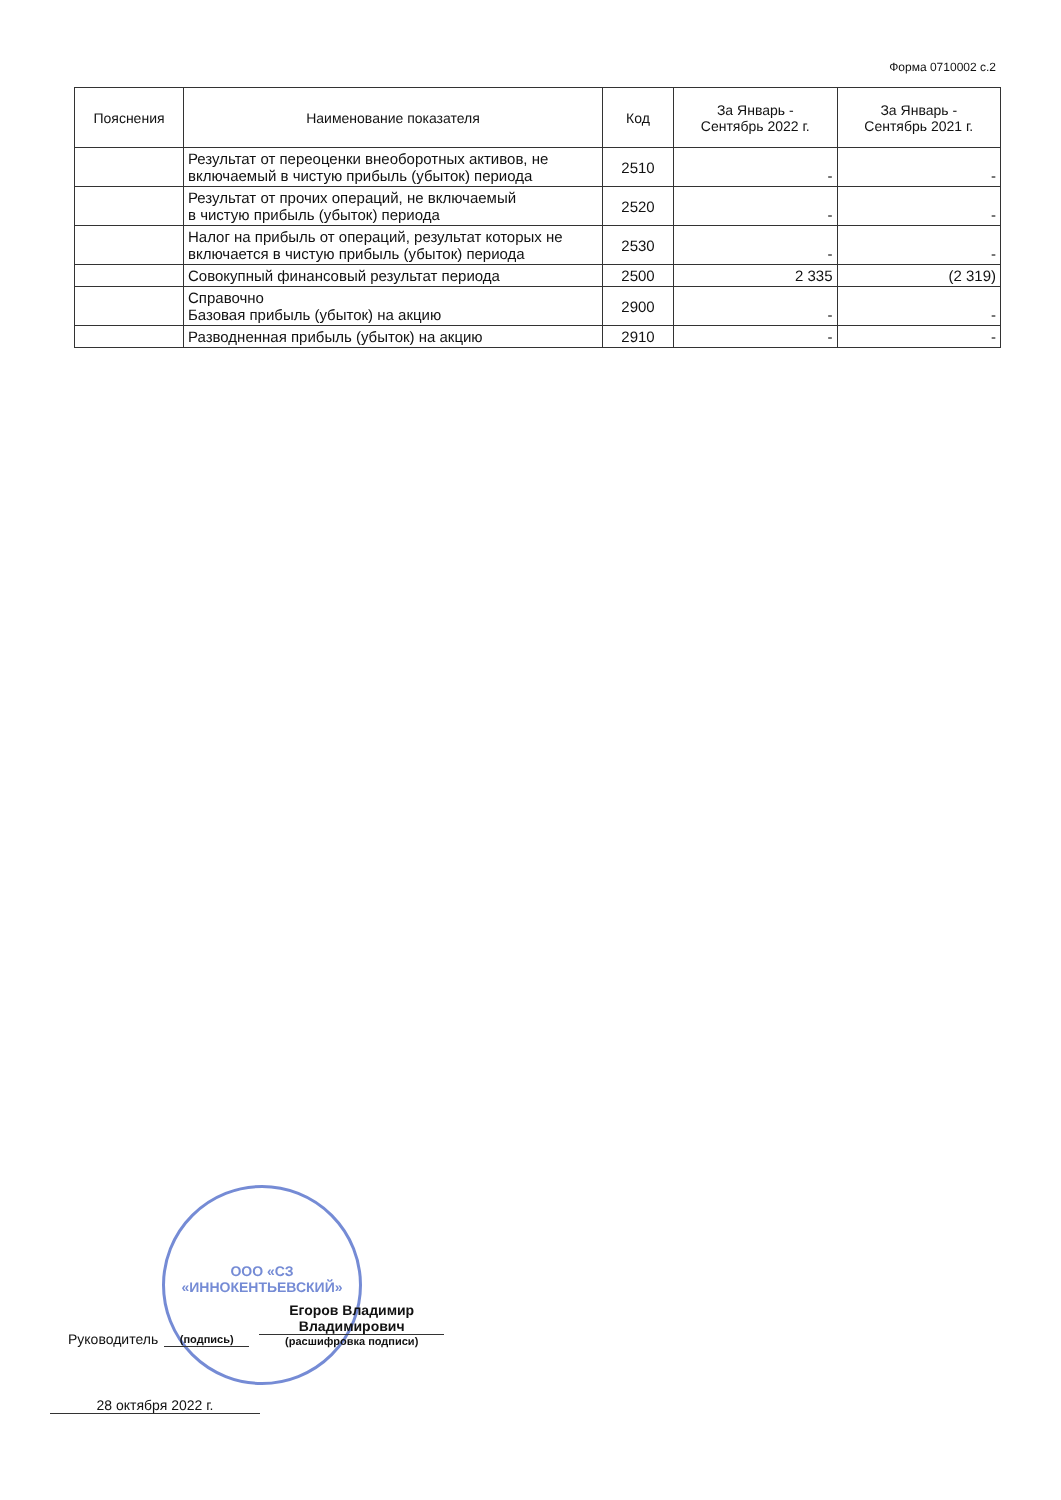Форма 0710002 с.2
| Пояснения | Наименование показателя | Код | За Январь - Сентябрь 2022 г. | За Январь - Сентябрь 2021 г. |
| --- | --- | --- | --- | --- |
| | Результат от переоценки внеоборотных активов, не включаемый в чистую прибыль (убыток) периода | 2510 | - | - |
| | Результат от прочих операций, не включаемый в чистую прибыль (убыток) периода | 2520 | - | - |
| | Налог на прибыль от операций, результат которых не включается в чистую прибыль (убыток) периода | 2530 | - | - |
| | Совокупный финансовый результат периода | 2500 | 2 335 | (2 319) |
| | Справочно Базовая прибыль (убыток) на акцию | 2900 | - | - |
| | Разводненная прибыль (убыток) на акцию | 2910 | - | - |
ООО «СЗ
«ИННОКЕНТЬЕВСКИЙ»
Руководитель (подпись) Егоров Владимир
Владимирович
(расшифровка подписи)
28 октября 2022 г.